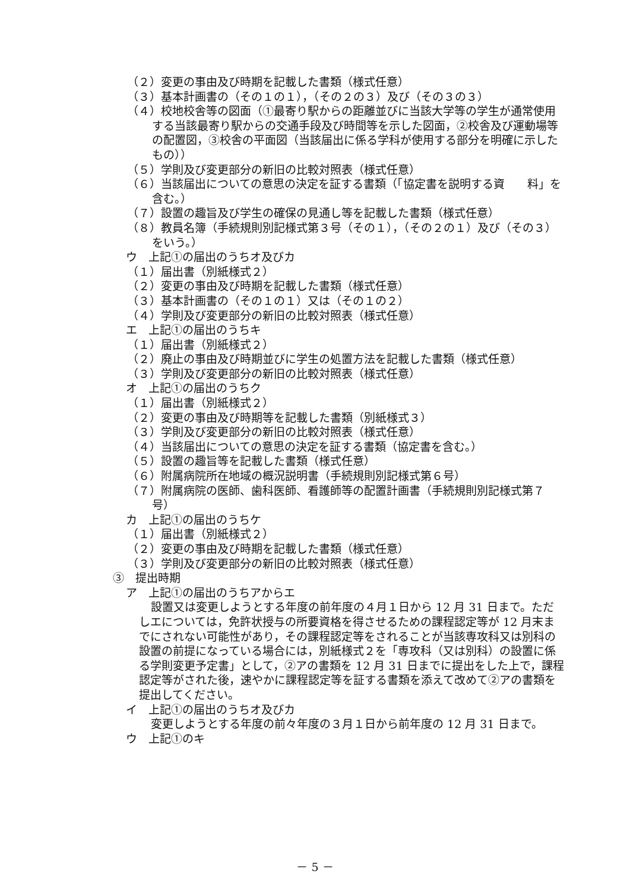（２）変更の事由及び時期を記載した書類（様式任意）
（３）基本計画書の（その１の１），（その２の３）及び（その３の３）
（４）校地校舎等の図面（①最寄り駅からの距離並びに当該大学等の学生が通常使用する当該最寄り駅からの交通手段及び時間等を示した図面，②校舎及び運動場等の配置図，③校舎の平面図（当該届出に係る学科が使用する部分を明確に示したもの））
（５）学則及び変更部分の新旧の比較対照表（様式任意）
（６）当該届出についての意思の決定を証する書類（「協定書を説明する資　　料」を含む。）
（７）設置の趣旨及び学生の確保の見通し等を記載した書類（様式任意）
（８）教員名簿（手続規則別記様式第３号（その１），（その２の１）及び（その３）をいう。）
ウ　上記①の届出のうちオ及びカ
（１）届出書（別紙様式２）
（２）変更の事由及び時期を記載した書類（様式任意）
（３）基本計画書の（その１の１）又は（その１の２）
（４）学則及び変更部分の新旧の比較対照表（様式任意）
エ　上記①の届出のうちキ
（１）届出書（別紙様式２）
（２）廃止の事由及び時期並びに学生の処置方法を記載した書類（様式任意）
（３）学則及び変更部分の新旧の比較対照表（様式任意）
オ　上記①の届出のうちク
（１）届出書（別紙様式２）
（２）変更の事由及び時期等を記載した書類（別紙様式３）
（３）学則及び変更部分の新旧の比較対照表（様式任意）
（４）当該届出についての意思の決定を証する書類（協定書を含む。）
（５）設置の趣旨等を記載した書類（様式任意）
（６）附属病院所在地域の概況説明書（手続規則別記様式第６号）
（７）附属病院の医師、歯科医師、看護師等の配置計画書（手続規則別記様式第７号）
カ　上記①の届出のうちケ
（１）届出書（別紙様式２）
（２）変更の事由及び時期を記載した書類（様式任意）
（３）学則及び変更部分の新旧の比較対照表（様式任意）
③　提出時期
ア　上記①の届出のうちアからエ
設置又は変更しようとする年度の前年度の４月１日から 12 月 31 日まで。ただしエについては，免許状授与の所要資格を得させるための課程認定等が 12 月末までにされない可能性があり，その課程認定等をされることが当該専攻科又は別科の設置の前提になっている場合には，別紙様式２を「専攻科（又は別科）の設置に係る学則変更予定書」として，②アの書類を 12 月 31 日までに提出をした上で，課程認定等がされた後，速やかに課程認定等を証する書類を添えて改めて②アの書類を提出してください。
イ　上記①の届出のうちオ及びカ
変更しようとする年度の前々年度の３月１日から前年度の 12 月 31 日まで。
ウ　上記①のキ
－ 5 －